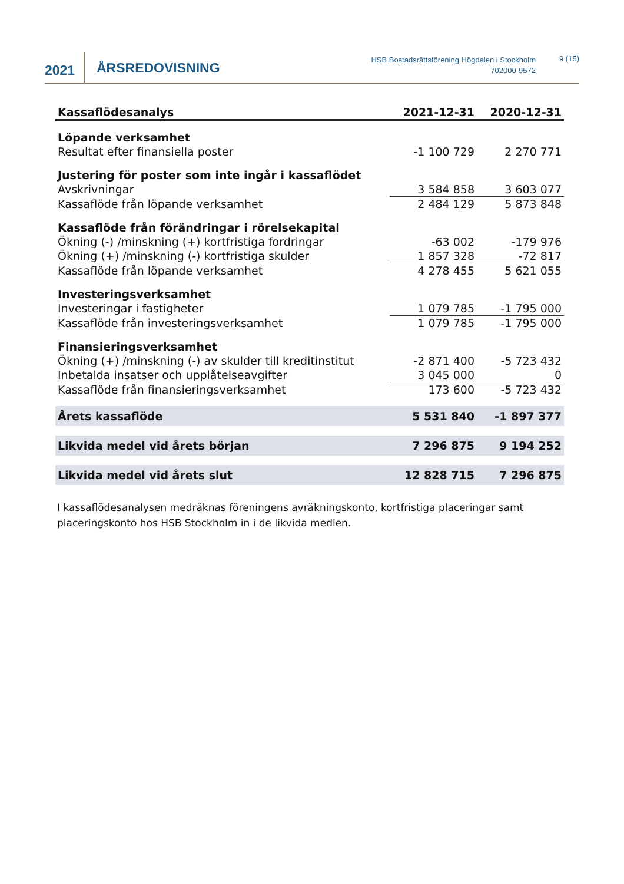2021
ÅRSREDOVISNING
HSB Bostadsrättsförening Högdalen i Stockholm
702000-9572
9 (15)
| Kassaflödesanalys | 2021-12-31 | 2020-12-31 |
| --- | --- | --- |
| Löpande verksamhet | | |
| Resultat efter finansiella poster | -1 100 729 | 2 270 771 |
| Justering för poster som inte ingår i kassaflödet | | |
| Avskrivningar | 3 584 858 | 3 603 077 |
| Kassaflöde från löpande verksamhet | 2 484 129 | 5 873 848 |
| Kassaflöde från förändringar i rörelsekapital | | |
| Ökning (-) /minskning (+) kortfristiga fordringar | -63 002 | -179 976 |
| Ökning (+) /minskning (-) kortfristiga skulder | 1 857 328 | -72 817 |
| Kassaflöde från löpande verksamhet | 4 278 455 | 5 621 055 |
| Investeringsverksamhet | | |
| Investeringar i fastigheter | 1 079 785 | -1 795 000 |
| Kassaflöde från investeringsverksamhet | 1 079 785 | -1 795 000 |
| Finansieringsverksamhet | | |
| Ökning (+) /minskning (-) av skulder till kreditinstitut | -2 871 400 | -5 723 432 |
| Inbetalda insatser och upplåtelseavgifter | 3 045 000 | 0 |
| Kassaflöde från finansieringsverksamhet | 173 600 | -5 723 432 |
| Årets kassaflöde | 5 531 840 | -1 897 377 |
| Likvida medel vid årets början | 7 296 875 | 9 194 252 |
| Likvida medel vid årets slut | 12 828 715 | 7 296 875 |
I kassaflödesanalysen medräknas föreningens avräkningskonto, kortfristiga placeringar samt placeringskonto hos HSB Stockholm in i de likvida medlen.